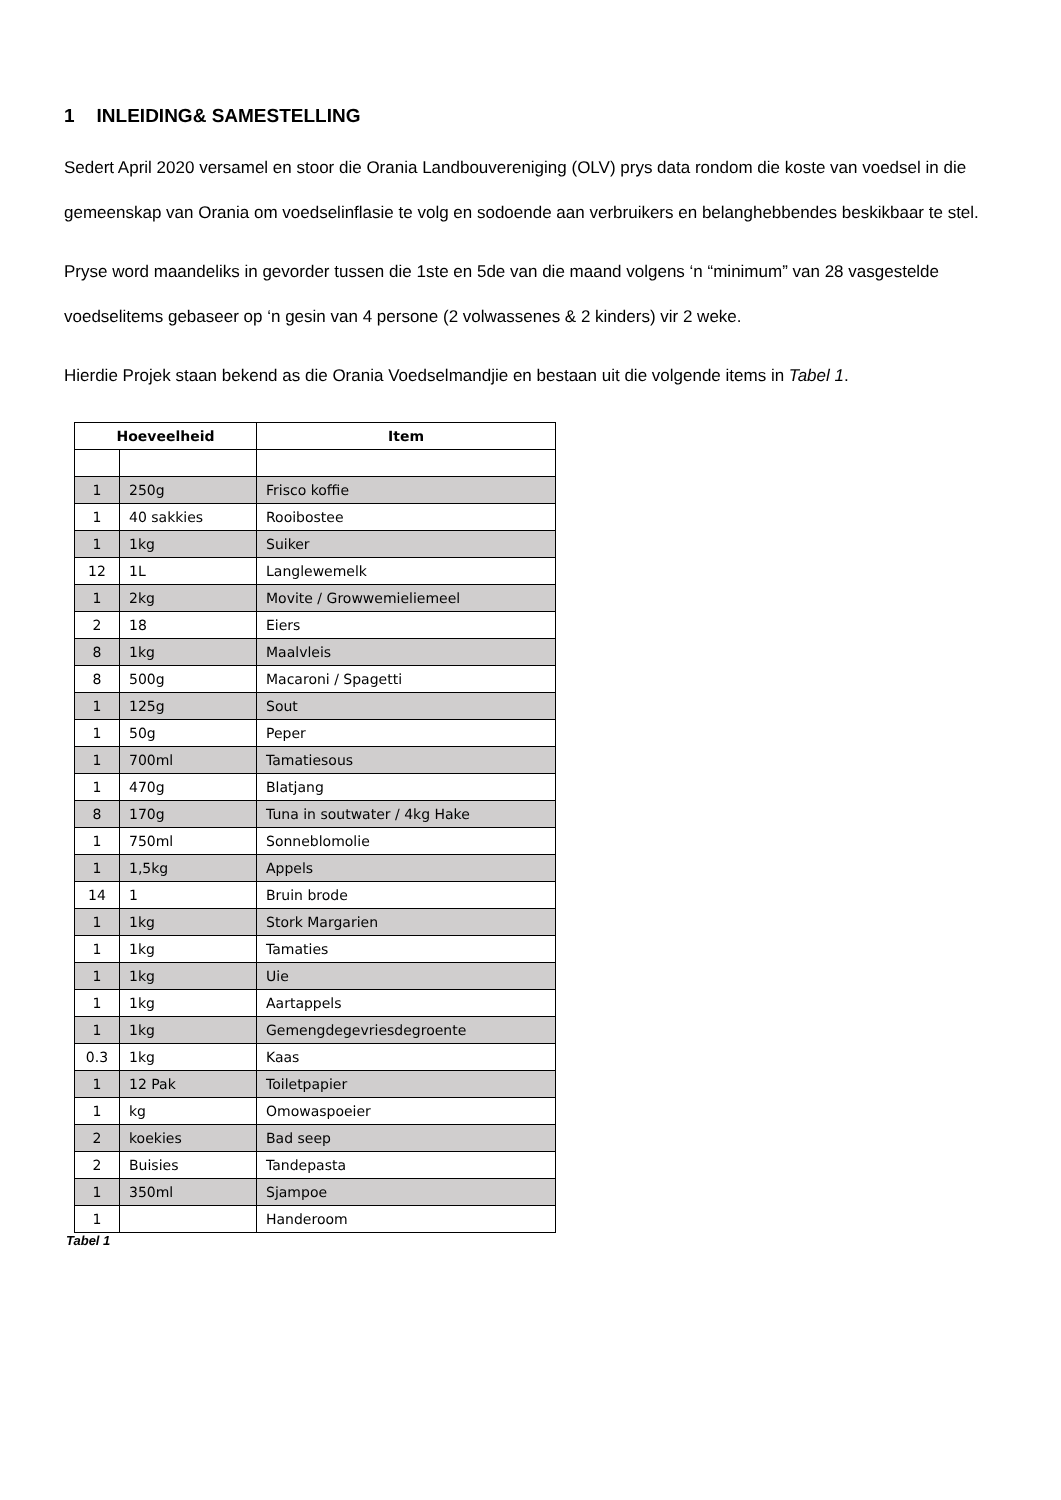1 INLEIDING& SAMESTELLING
Sedert April 2020 versamel en stoor die Orania Landbouvereniging (OLV) prys data rondom die koste van voedsel in die gemeenskap van Orania om voedselinflasie te volg en sodoende aan verbruikers en belanghebbendes beskikbaar te stel.
Pryse word maandeliks in gevorder tussen die 1ste en 5de van die maand volgens ‘n “minimum” van 28 vasgestelde voedselitems gebaseer op ‘n gesin van 4 persone (2 volwassenes & 2 kinders) vir 2 weke.
Hierdie Projek staan bekend as die Orania Voedselmandjie en bestaan uit die volgende items in Tabel 1.
| Hoeveelheid | | Item |
| --- | --- | --- |
| 1 | 250g | Frisco koffie |
| 1 | 40 sakkies | Rooibostee |
| 1 | 1kg | Suiker |
| 12 | 1L | Langlewemelk |
| 1 | 2kg | Movite / Growwemieliemeel |
| 2 | 18 | Eiers |
| 8 | 1kg | Maalvleis |
| 8 | 500g | Macaroni / Spagetti |
| 1 | 125g | Sout |
| 1 | 50g | Peper |
| 1 | 700ml | Tamatiesous |
| 1 | 470g | Blatjang |
| 8 | 170g | Tuna in soutwater / 4kg Hake |
| 1 | 750ml | Sonneblomolie |
| 1 | 1,5kg | Appels |
| 14 | 1 | Bruin brode |
| 1 | 1kg | Stork Margarien |
| 1 | 1kg | Tamaties |
| 1 | 1kg | Uie |
| 1 | 1kg | Aartappels |
| 1 | 1kg | Gemengdegevriesdegroente |
| 0.3 | 1kg | Kaas |
| 1 | 12 Pak | Toiletpapier |
| 1 | kg | Omowaspoeier |
| 2 | koekies | Bad seep |
| 2 | Buisies | Tandepasta |
| 1 | 350ml | Sjampoe |
| 1 | | Handeroom |
Tabel 1